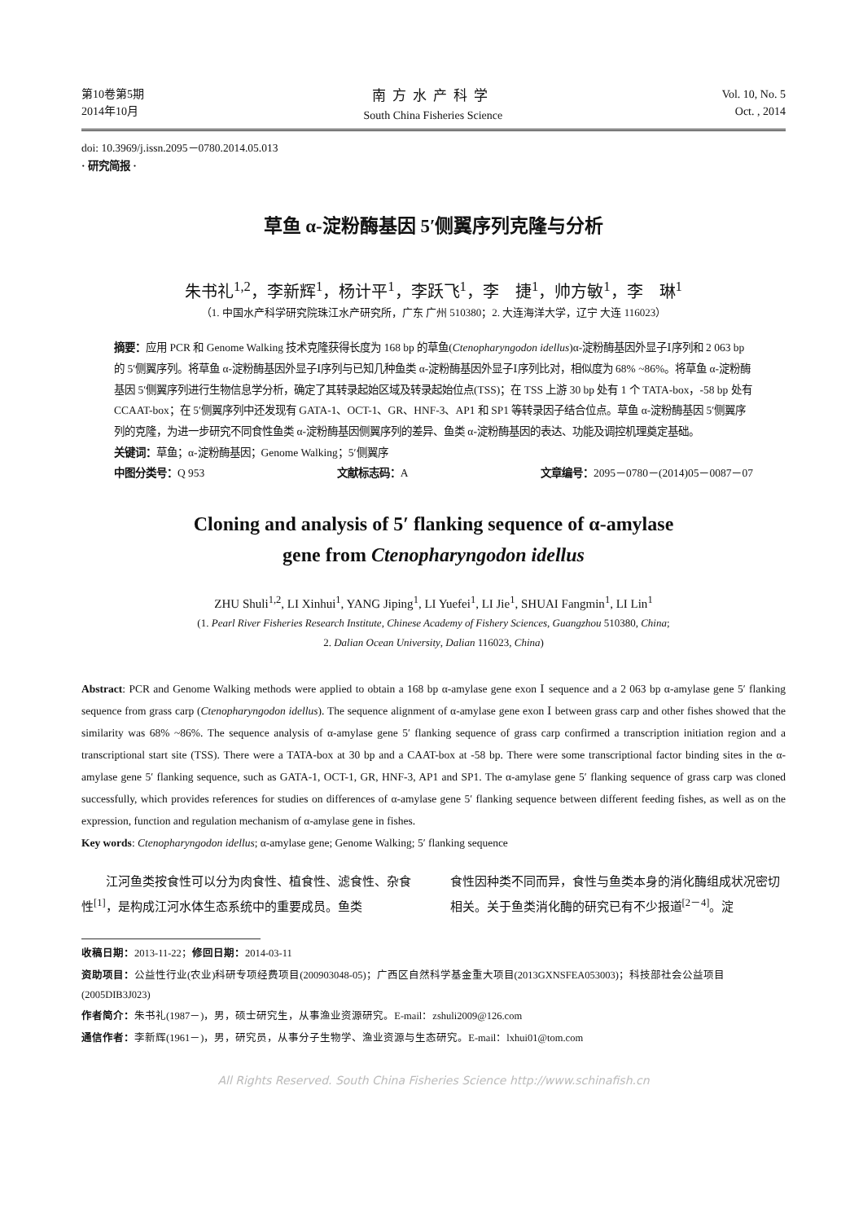第10卷第5期
2014年10月
南方水产科学
South China Fisheries Science
Vol. 10, No. 5
Oct. , 2014
doi: 10.3969/j.issn.2095－0780.2014.05.013
· 研究简报 ·
草鱼 α-淀粉酶基因 5′侧翼序列克隆与分析
朱书礼<sup>1,2</sup>，李新辉<sup>1</sup>，杨计平<sup>1</sup>，李跃飞<sup>1</sup>，李　捷<sup>1</sup>，帅方敏<sup>1</sup>，李　琳<sup>1</sup>
（1. 中国水产科学研究院珠江水产研究所，广东 广州 510380；2. 大连海洋大学，辽宁 大连 116023）
摘要：应用 PCR 和 Genome Walking 技术克隆获得长度为 168 bp 的草鱼(Ctenopharyngodon idellus)α-淀粉酶基因外显子Ⅰ序列和 2 063 bp 的 5′侧翼序列。将草鱼 α-淀粉酶基因外显子Ⅰ序列与已知几种鱼类 α-淀粉酶基因外显子Ⅰ序列比对，相似度为 68% ~86%。将草鱼 α-淀粉酶基因 5′侧翼序列进行生物信息学分析，确定了其转录起始区域及转录起始位点(TSS)；在 TSS 上游 30 bp 处有 1 个 TATA-box，-58 bp 处有 CCAAT-box；在 5′侧翼序列中还发现有 GATA-1、OCT-1、GR、HNF-3、AP1 和 SP1 等转录因子结合位点。草鱼 α-淀粉酶基因 5′侧翼序列的克隆，为进一步研究不同食性鱼类 α-淀粉酶基因侧翼序列的差异、鱼类 α-淀粉酶基因的表达、功能及调控机理奠定基础。
关键词：草鱼；α-淀粉酶基因；Genome Walking；5′侧翼序
中图分类号：Q 953 文献标志码：A 文章编号：2095－0780－(2014)05－0087－07
Cloning and analysis of 5′ flanking sequence of α-amylase
gene from Ctenopharyngodon idellus
ZHU Shuli<sup>1,2</sup>, LI Xinhui<sup>1</sup>, YANG Jiping<sup>1</sup>, LI Yuefei<sup>1</sup>, LI Jie<sup>1</sup>, SHUAI Fangmin<sup>1</sup>, LI Lin<sup>1</sup>
(1. Pearl River Fisheries Research Institute, Chinese Academy of Fishery Sciences, Guangzhou 510380, China;
2. Dalian Ocean University, Dalian 116023, China)
Abstract: PCR and Genome Walking methods were applied to obtain a 168 bp α-amylase gene exon Ⅰ sequence and a 2 063 bp α-amylase gene 5′ flanking sequence from grass carp (Ctenopharyngodon idellus). The sequence alignment of α-amylase gene exon Ⅰ between grass carp and other fishes showed that the similarity was 68% ~86%. The sequence analysis of α-amylase gene 5′ flanking sequence of grass carp confirmed a transcription initiation region and a transcriptional start site (TSS). There were a TATA-box at 30 bp and a CAAT-box at -58 bp. There were some transcriptional factor binding sites in the α-amylase gene 5′ flanking sequence, such as GATA-1, OCT-1, GR, HNF-3, AP1 and SP1. The α-amylase gene 5′ flanking sequence of grass carp was cloned successfully, which provides references for studies on differences of α-amylase gene 5′ flanking sequence between different feeding fishes, as well as on the expression, function and regulation mechanism of α-amylase gene in fishes.
Key words: Ctenopharyngodon idellus; α-amylase gene; Genome Walking; 5′ flanking sequence
　　江河鱼类按食性可以分为肉食性、植食性、滤食性、杂食性<sup>[1]</sup>，是构成江河水体生态系统中的重要成员。鱼类
食性因种类不同而异，食性与鱼类本身的消化酶组成状况密切相关。关于鱼类消化酶的研究已有不少报道<sup>[2－4]</sup>。淀
收稿日期：2013-11-22；修回日期：2014-03-11
资助项目：公益性行业(农业)科研专项经费项目(200903048-05)；广西区自然科学基金重大项目(2013GXNSFEA053003)；科技部社会公益项目(2005DIB3J023)
作者简介：朱书礼(1987－)，男，硕士研究生，从事渔业资源研究。E-mail：zshuli2009@126.com
通信作者：李新辉(1961－)，男，研究员，从事分子生物学、渔业资源与生态研究。E-mail：lxhui01@tom.com
All Rights Reserved. South China Fisheries Science http://www.schinafish.cn